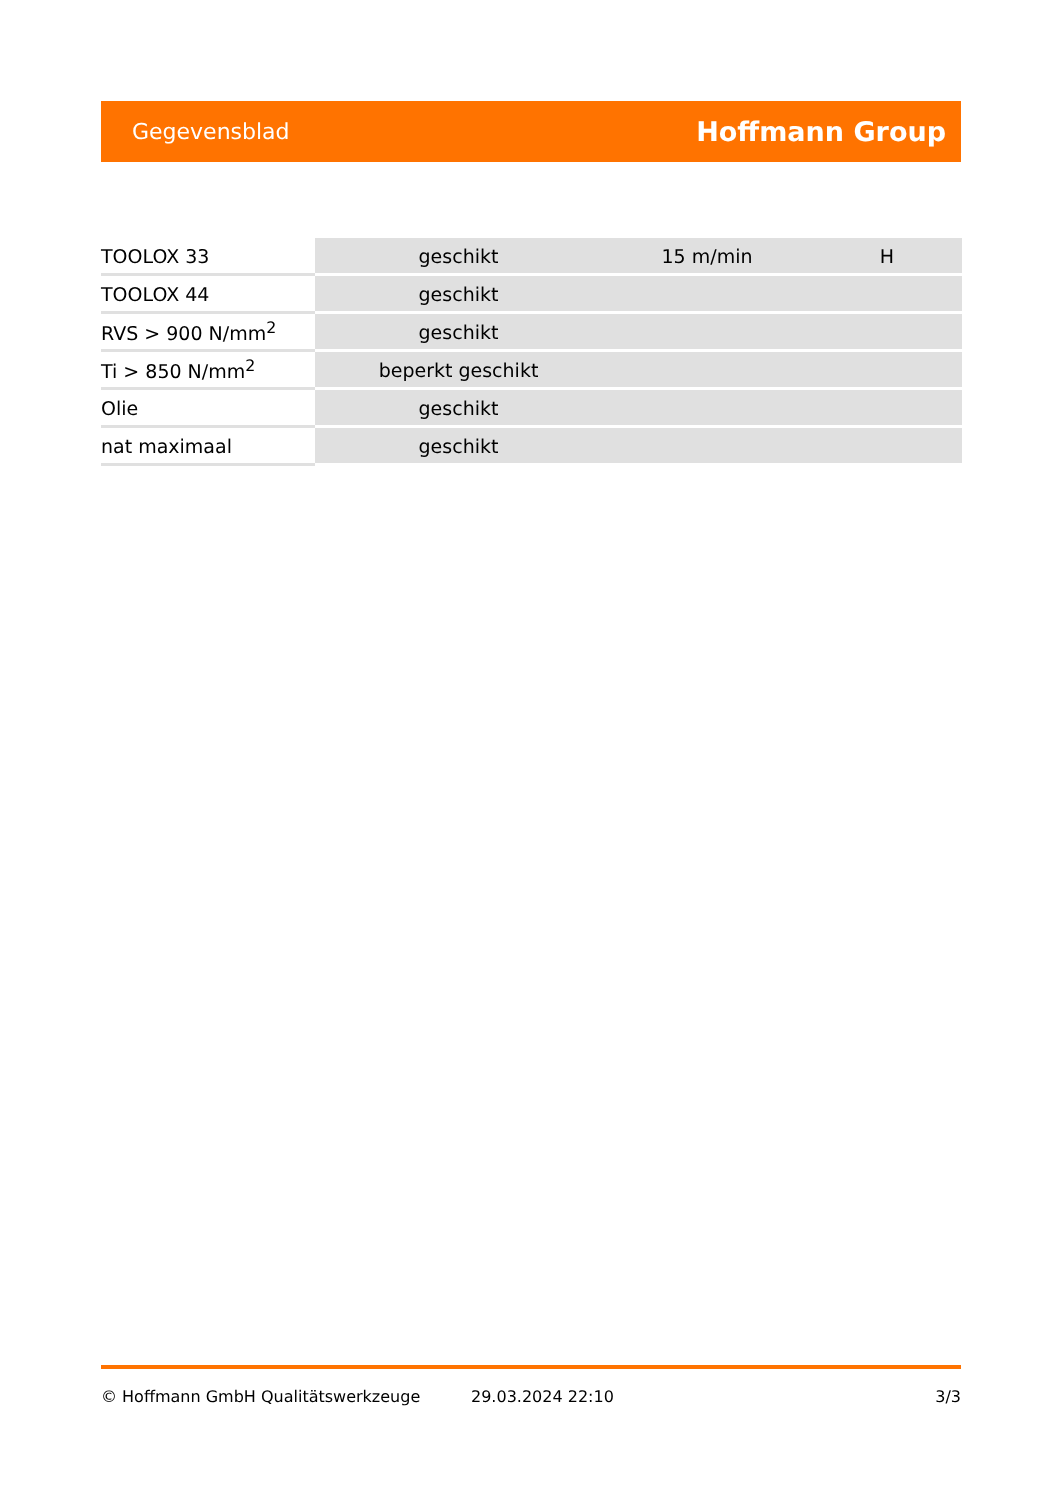Gegevensblad Hoffmann Group
| TOOLOX 33 | geschikt | 15 m/min | H |
| TOOLOX 44 | geschikt | | |
| RVS > 900 N/mm<sup>2</sup> | geschikt | | |
| Ti > 850 N/mm<sup>2</sup> | beperkt geschikt | | |
| Olie | geschikt | | |
| nat maximaal | geschikt | | |
© Hoffmann GmbH Qualitätswerkzeuge 29.03.2024 22:10 3/3